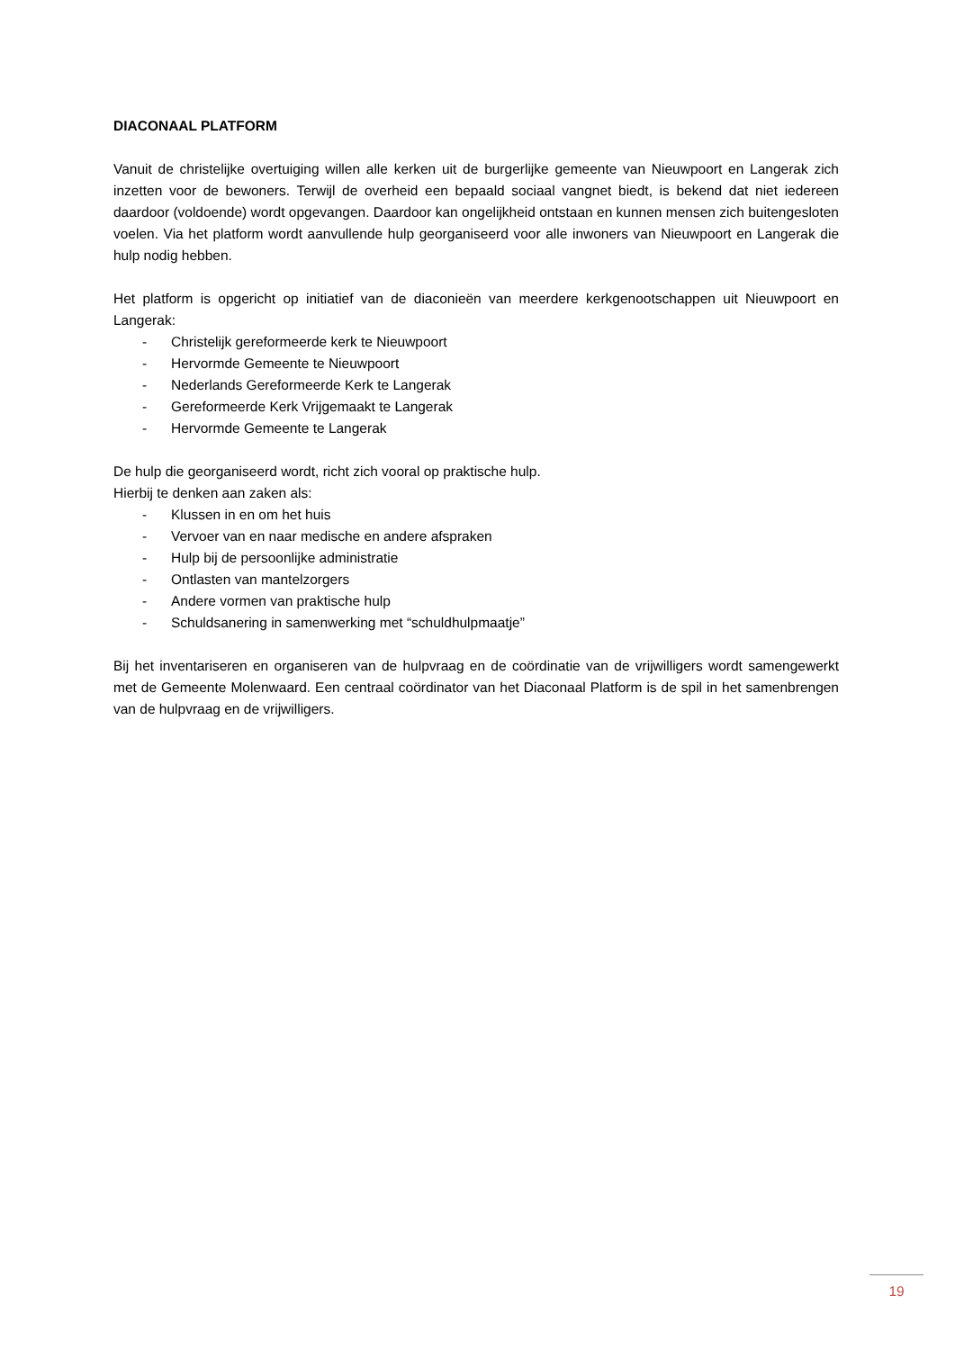DIACONAAL PLATFORM
Vanuit de christelijke overtuiging willen alle kerken uit de burgerlijke gemeente van Nieuwpoort en Langerak zich inzetten voor de bewoners. Terwijl de overheid een bepaald sociaal vangnet biedt, is bekend dat niet iedereen daardoor (voldoende) wordt opgevangen. Daardoor kan ongelijkheid ontstaan en kunnen mensen zich buitengesloten voelen. Via het platform wordt aanvullende hulp georganiseerd voor alle inwoners van Nieuwpoort en Langerak die hulp nodig hebben.
Het platform is opgericht op initiatief van de diaconieën van meerdere kerkgenootschappen uit Nieuwpoort en Langerak:
- Christelijk gereformeerde kerk te Nieuwpoort
- Hervormde Gemeente te Nieuwpoort
- Nederlands Gereformeerde Kerk te Langerak
- Gereformeerde Kerk Vrijgemaakt te Langerak
- Hervormde Gemeente te Langerak
De hulp die georganiseerd wordt, richt zich vooral op praktische hulp.
Hierbij te denken aan zaken als:
- Klussen in en om het huis
- Vervoer van en naar medische en andere afspraken
- Hulp bij de persoonlijke administratie
- Ontlasten van mantelzorgers
- Andere vormen van praktische hulp
- Schuldsanering in samenwerking met “schuldhulpmaatje”
Bij het inventariseren en organiseren van de hulpvraag en de coördinatie van de vrijwilligers wordt samengewerkt met de Gemeente Molenwaard. Een centraal coördinator van het Diaconaal Platform is de spil in het samenbrengen van de hulpvraag en de vrijwilligers.
19